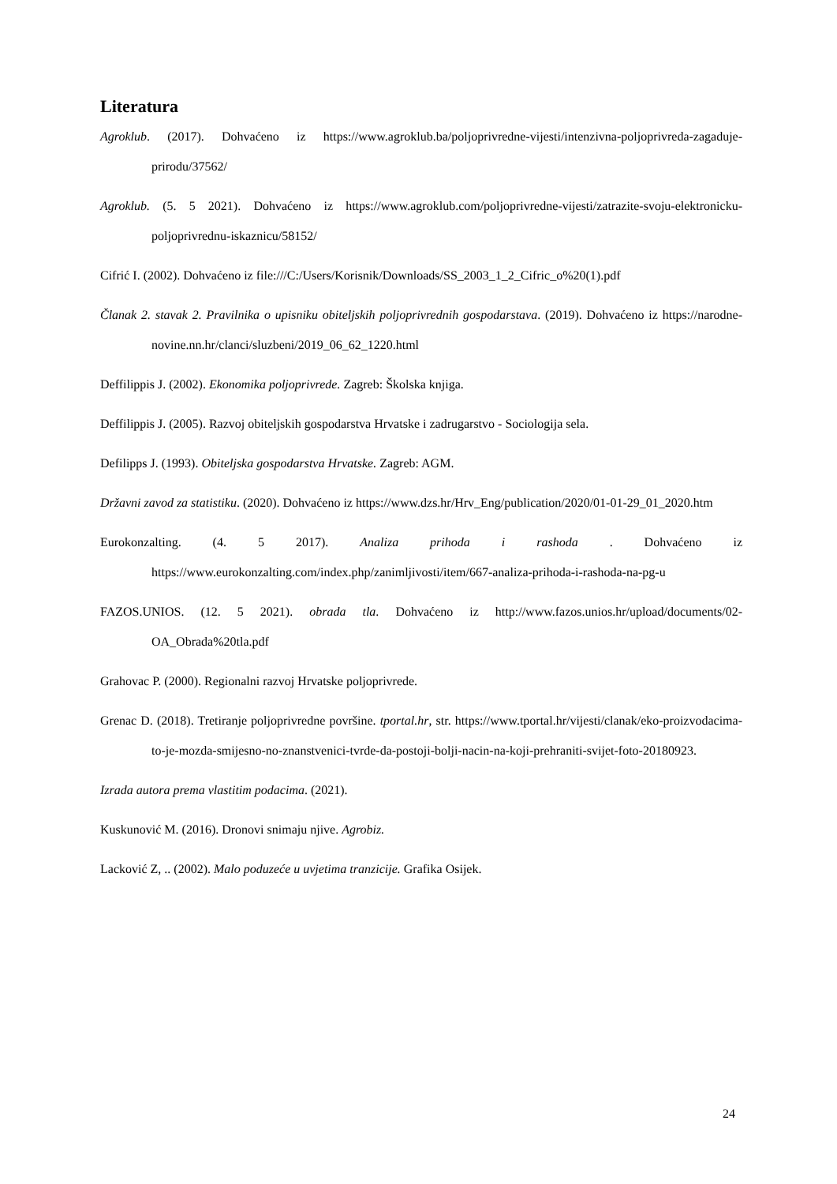Literatura
Agroklub. (2017). Dohvaćeno iz https://www.agroklub.ba/poljoprivredne-vijesti/intenzivna-poljoprivreda-zagaduje-prirodu/37562/
Agroklub. (5. 5 2021). Dohvaćeno iz https://www.agroklub.com/poljoprivredne-vijesti/zatrazite-svoju-elektronicku-poljoprivrednu-iskaznicu/58152/
Cifrić I. (2002). Dohvaćeno iz file:///C:/Users/Korisnik/Downloads/SS_2003_1_2_Cifric_o%20(1).pdf
Članak 2. stavak 2. Pravilnika o upisniku obiteljskih poljoprivrednih gospodarstava. (2019). Dohvaćeno iz https://narodne-novine.nn.hr/clanci/sluzbeni/2019_06_62_1220.html
Deffilippis J. (2002). Ekonomika poljoprivrede. Zagreb: Školska knjiga.
Deffilippis J. (2005). Razvoj obiteljskih gospodarstva Hrvatske i zadrugarstvo - Sociologija sela.
Defilipps J. (1993). Obiteljska gospodarstva Hrvatske. Zagreb: AGM.
Državni zavod za statistiku. (2020). Dohvaćeno iz https://www.dzs.hr/Hrv_Eng/publication/2020/01-01-29_01_2020.htm
Eurokonzalting. (4. 5 2017). Analiza prihoda i rashoda . Dohvaćeno iz https://www.eurokonzalting.com/index.php/zanimljivosti/item/667-analiza-prihoda-i-rashoda-na-pg-u
FAZOS.UNIOS. (12. 5 2021). obrada tla. Dohvaćeno iz http://www.fazos.unios.hr/upload/documents/02-OA_Obrada%20tla.pdf
Grahovac P. (2000). Regionalni razvoj Hrvatske poljoprivrede.
Grenac D. (2018). Tretiranje poljoprivredne površine. tportal.hr, str. https://www.tportal.hr/vijesti/clanak/eko-proizvodacima-to-je-mozda-smijesno-no-znanstvenici-tvrde-da-postoji-bolji-nacin-na-koji-prehraniti-svijet-foto-20180923.
Izrada autora prema vlastitim podacima. (2021).
Kuskunović M. (2016). Dronovi snimaju njive. Agrobiz.
Lacković Z, .. (2002). Malo poduzeće u uvjetima tranzicije. Grafika Osijek.
24